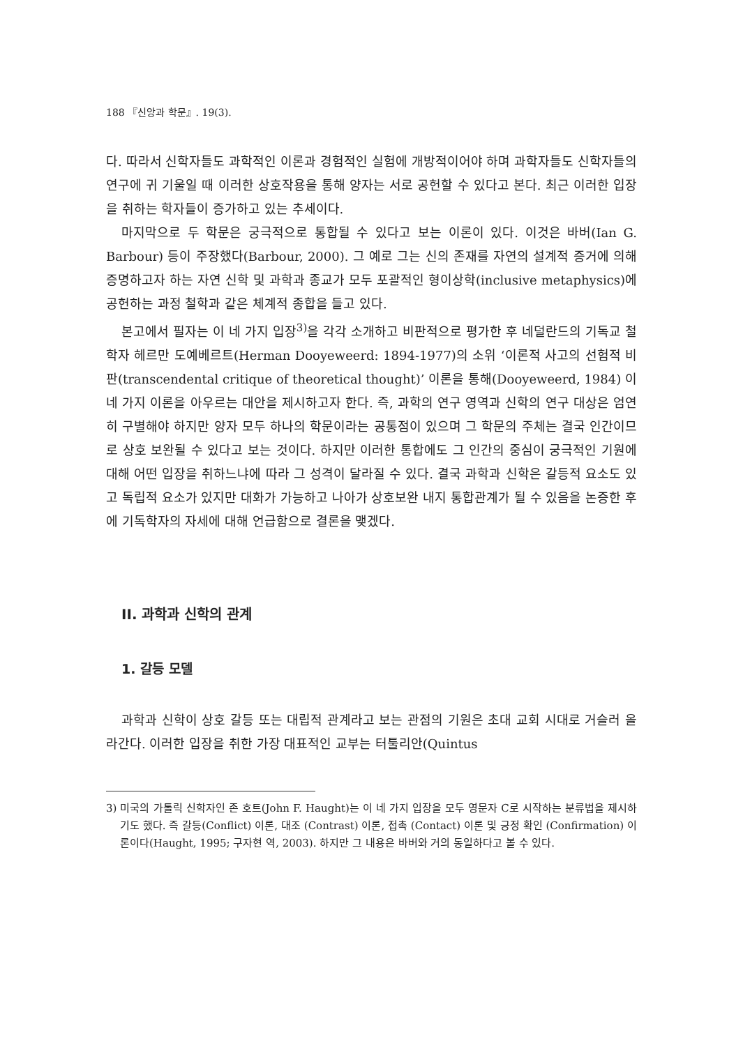188 『신앙과 학문』. 19(3).
다. 따라서 신학자들도 과학적인 이론과 경험적인 실험에 개방적이어야 하며 과학자들도 신학자들의 연구에 귀 기울일 때 이러한 상호작용을 통해 양자는 서로 공헌할 수 있다고 본다. 최근 이러한 입장을 취하는 학자들이 증가하고 있는 추세이다.
마지막으로 두 학문은 궁극적으로 통합될 수 있다고 보는 이론이 있다. 이것은 바버(Ian G. Barbour) 등이 주장했다(Barbour, 2000). 그 예로 그는 신의 존재를 자연의 설계적 증거에 의해 증명하고자 하는 자연 신학 및 과학과 종교가 모두 포괄적인 형이상학(inclusive metaphysics)에 공헌하는 과정 철학과 같은 체계적 종합을 들고 있다.
본고에서 필자는 이 네 가지 입장<sup>3)</sup>을 각각 소개하고 비판적으로 평가한 후 네덜란드의 기독교 철학자 헤르만 도예베르트(Herman Dooyeweerd: 1894-1977)의 소위 ‘이론적 사고의 선험적 비판(transcendental critique of theoretical thought)’ 이론을 통해(Dooyeweerd, 1984) 이 네 가지 이론을 아우르는 대안을 제시하고자 한다. 즉, 과학의 연구 영역과 신학의 연구 대상은 엄연히 구별해야 하지만 양자 모두 하나의 학문이라는 공통점이 있으며 그 학문의 주체는 결국 인간이므로 상호 보완될 수 있다고 보는 것이다. 하지만 이러한 통합에도 그 인간의 중심이 궁극적인 기원에 대해 어떤 입장을 취하느냐에 따라 그 성격이 달라질 수 있다. 결국 과학과 신학은 갈등적 요소도 있고 독립적 요소가 있지만 대화가 가능하고 나아가 상호보완 내지 통합관계가 될 수 있음을 논증한 후에 기독학자의 자세에 대해 언급함으로 결론을 맺겠다.
II. 과학과 신학의 관계
1. 갈등 모델
과학과 신학이 상호 갈등 또는 대립적 관계라고 보는 관점의 기원은 초대 교회 시대로 거슬러 올라간다. 이러한 입장을 취한 가장 대표적인 교부는 터툴리안(Quintus
3) 미국의 가톨릭 신학자인 존 호트(John F. Haught)는 이 네 가지 입장을 모두 영문자 C로 시작하는 분류법을 제시하기도 했다. 즉 갈등(Conflict) 이론, 대조 (Contrast) 이론, 접촉 (Contact) 이론 및 긍정 확인 (Confirmation) 이론이다(Haught, 1995; 구자현 역, 2003). 하지만 그 내용은 바버와 거의 동일하다고 볼 수 있다.